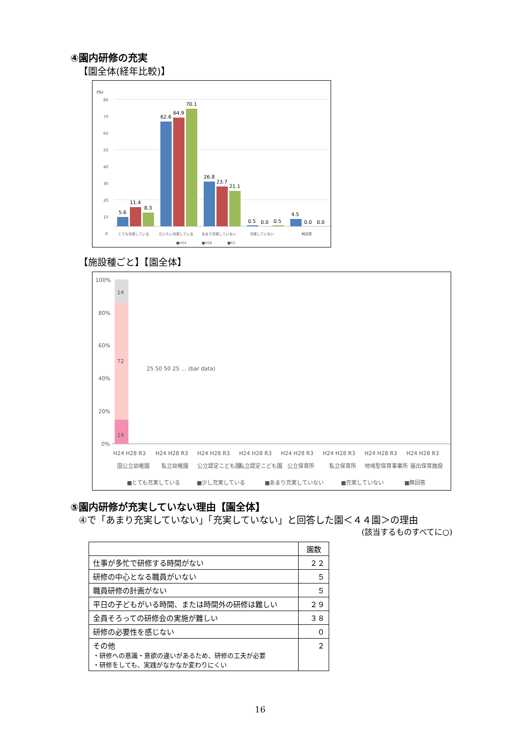④園内研修の充実
【園全体(経年比較)】
(%)
80
70
60
50
40
30
20
10
0
5.6
11.4
8.3
62.6
64.9
70.1
26.8
23.7
21.1
0.5
0.0
0.5
4.5
0.0
0.0
とても充実している
だいたい充実している
あまり充実していない
充実していない
無回答
■H24
■H28
■R3
【施設種ごと】【園全体】
100%
80%
60%
40%
20%
0%
H24 H28 R3
H24 H28 R3
H24 H28 R3
H24 H28 R3
H24 H28 R3
H24 H28 R3
H24 H28 R3
H24 H28 R3
国公立幼稚園
私立幼稚園
公立認定こども園
私立認定こども園
公立保育所
私立保育所
地域型保育事業所
届出保育施設
■とても充実している
■少し充実している
■あまり充実していない
■充実していない
■無回答
14
72
14
25 50 50 25 … (bar data)
⑤園内研修が充実していない理由【園全体】
④で「あまり充実していない」「充実していない」と回答した園＜４４園＞の理由
(該当するものすべてに○)
| | 園数 |
| --- | --- |
| 仕事が多忙で研修する時間がない | ２２ |
| 研修の中心となる職員がいない | ５ |
| 職員研修の計画がない | ５ |
| 平日の子どもがいる時間、または時間外の研修は難しい | ２９ |
| 全員そろっての研修会の実施が難しい | ３８ |
| 研修の必要性を感じない | ０ |
| その他 ・研修への意識・意欲の違いがあるため、研修の工夫が必要 ・研修をしても、実践がなかなか変わりにくい | ２ |
16